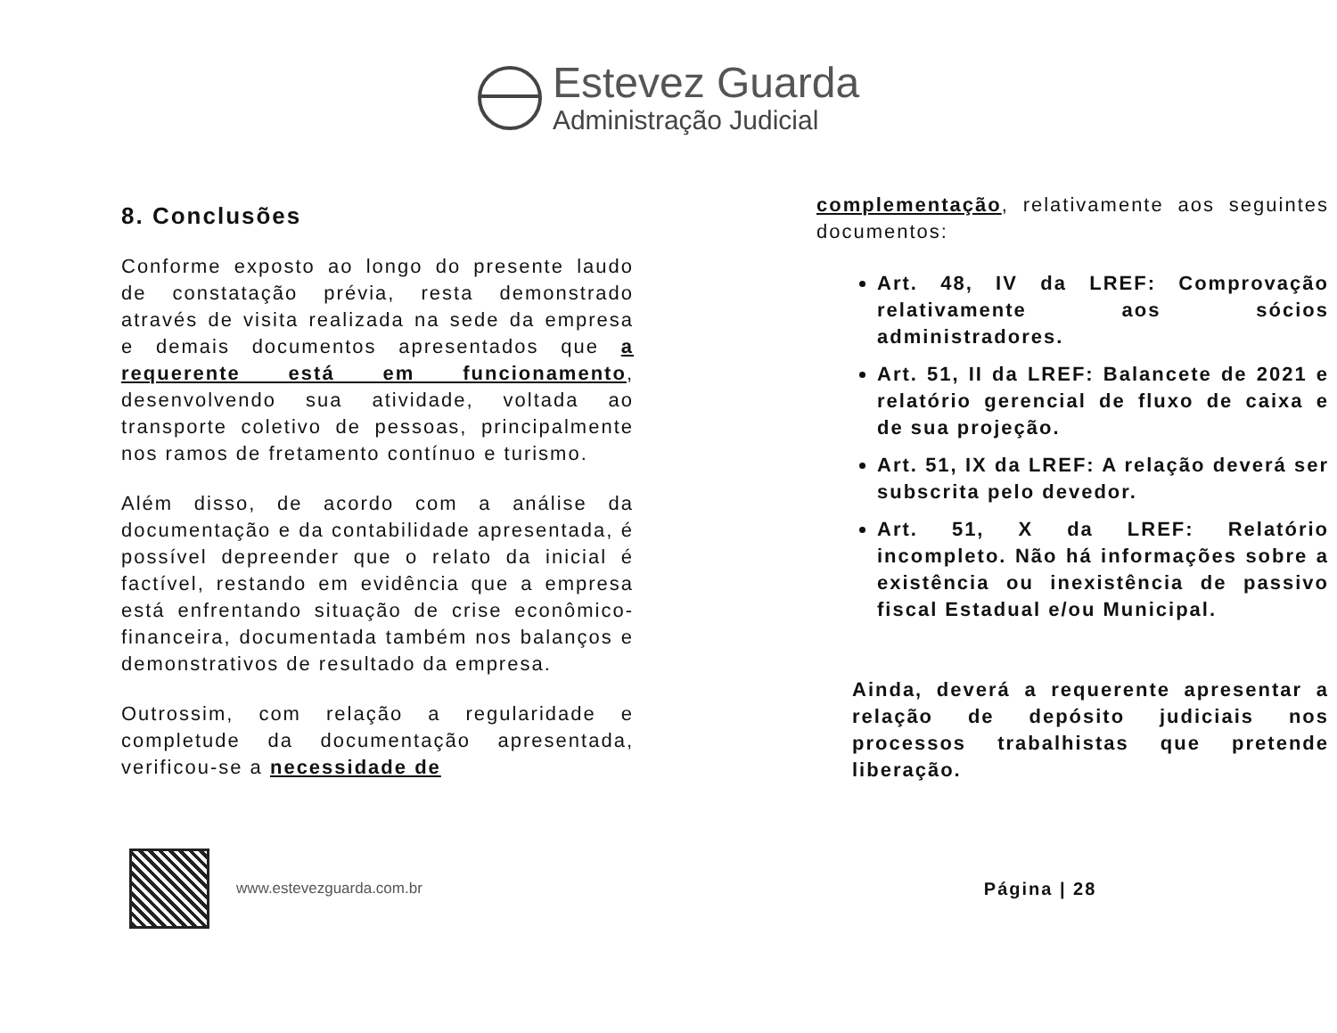Estevez Guarda
Administração Judicial
8. Conclusões
Conforme exposto ao longo do presente laudo de constatação prévia, resta demonstrado através de visita realizada na sede da empresa e demais documentos apresentados que a requerente está em funcionamento, desenvolvendo sua atividade, voltada ao transporte coletivo de pessoas, principalmente nos ramos de fretamento contínuo e turismo.
Além disso, de acordo com a análise da documentação e da contabilidade apresentada, é possível depreender que o relato da inicial é factível, restando em evidência que a empresa está enfrentando situação de crise econômico-financeira, documentada também nos balanços e demonstrativos de resultado da empresa.
Outrossim, com relação a regularidade e completude da documentação apresentada, verificou-se a necessidade de
complementação, relativamente aos seguintes documentos:
Art. 48, IV da LREF: Comprovação relativamente aos sócios administradores.
Art. 51, II da LREF: Balancete de 2021 e relatório gerencial de fluxo de caixa e de sua projeção.
Art. 51, IX da LREF: A relação deverá ser subscrita pelo devedor.
Art. 51, X da LREF: Relatório incompleto. Não há informações sobre a existência ou inexistência de passivo fiscal Estadual e/ou Municipal.
Ainda, deverá a requerente apresentar a relação de depósito judiciais nos processos trabalhistas que pretende liberação.
www.estevezguarda.com.br
Página | 28